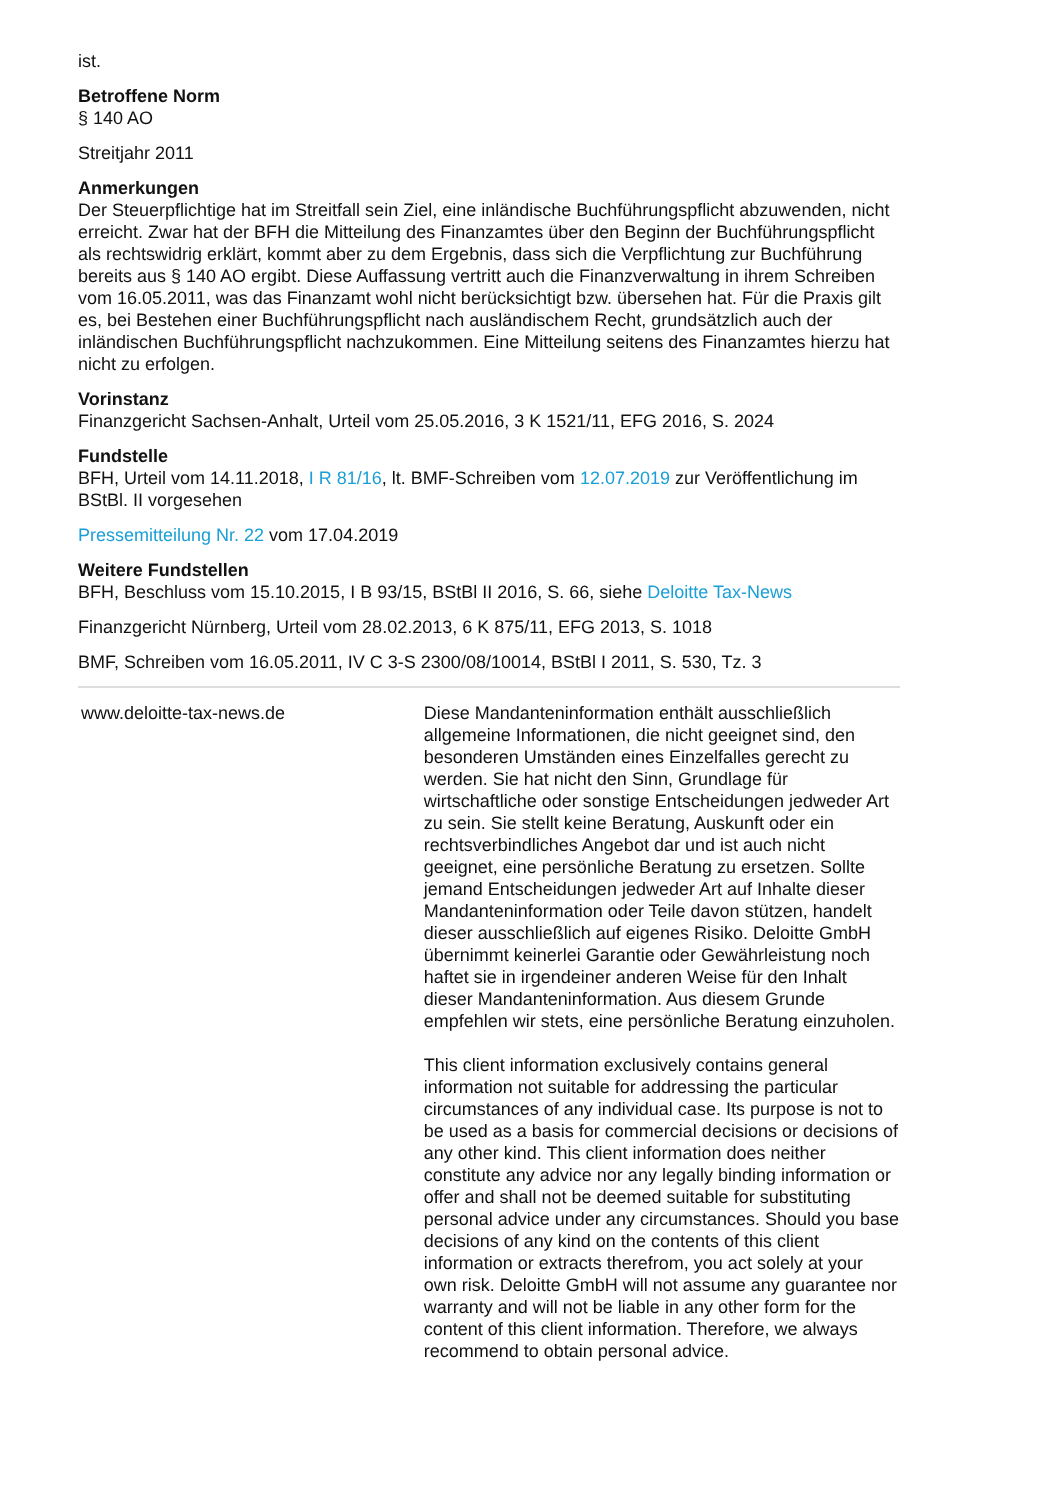ist.
Betroffene Norm
§ 140 AO
Streitjahr 2011
Anmerkungen
Der Steuerpflichtige hat im Streitfall sein Ziel, eine inländische Buchführungspflicht abzuwenden, nicht erreicht. Zwar hat der BFH die Mitteilung des Finanzamtes über den Beginn der Buchführungspflicht als rechtswidrig erklärt, kommt aber zu dem Ergebnis, dass sich die Verpflichtung zur Buchführung bereits aus § 140 AO ergibt. Diese Auffassung vertritt auch die Finanzverwaltung in ihrem Schreiben vom 16.05.2011, was das Finanzamt wohl nicht berücksichtigt bzw. übersehen hat. Für die Praxis gilt es, bei Bestehen einer Buchführungspflicht nach ausländischem Recht, grundsätzlich auch der inländischen Buchführungspflicht nachzukommen. Eine Mitteilung seitens des Finanzamtes hierzu hat nicht zu erfolgen.
Vorinstanz
Finanzgericht Sachsen-Anhalt, Urteil vom 25.05.2016, 3 K 1521/11, EFG 2016, S. 2024
Fundstelle
BFH, Urteil vom 14.11.2018, I R 81/16, lt. BMF-Schreiben vom 12.07.2019 zur Veröffentlichung im BStBl. II vorgesehen
Pressemitteilung Nr. 22 vom 17.04.2019
Weitere Fundstellen
BFH, Beschluss vom 15.10.2015, I B 93/15, BStBl II 2016, S. 66, siehe Deloitte Tax-News
Finanzgericht Nürnberg, Urteil vom 28.02.2013, 6 K 875/11, EFG 2013, S. 1018
BMF, Schreiben vom 16.05.2011, IV C 3-S 2300/08/10014, BStBl I 2011, S. 530, Tz. 3
www.deloitte-tax-news.de Diese Mandanteninformation enthält ausschließlich allgemeine Informationen, die nicht geeignet sind, den besonderen Umständen eines Einzelfalles gerecht zu werden. Sie hat nicht den Sinn, Grundlage für wirtschaftliche oder sonstige Entscheidungen jedweder Art zu sein. Sie stellt keine Beratung, Auskunft oder ein rechtsverbindliches Angebot dar und ist auch nicht geeignet, eine persönliche Beratung zu ersetzen. Sollte jemand Entscheidungen jedweder Art auf Inhalte dieser Mandanteninformation oder Teile davon stützen, handelt dieser ausschließlich auf eigenes Risiko. Deloitte GmbH übernimmt keinerlei Garantie oder Gewährleistung noch haftet sie in irgendeiner anderen Weise für den Inhalt dieser Mandanteninformation. Aus diesem Grunde empfehlen wir stets, eine persönliche Beratung einzuholen.
This client information exclusively contains general information not suitable for addressing the particular circumstances of any individual case. Its purpose is not to be used as a basis for commercial decisions or decisions of any other kind. This client information does neither constitute any advice nor any legally binding information or offer and shall not be deemed suitable for substituting personal advice under any circumstances. Should you base decisions of any kind on the contents of this client information or extracts therefrom, you act solely at your own risk. Deloitte GmbH will not assume any guarantee nor warranty and will not be liable in any other form for the content of this client information. Therefore, we always recommend to obtain personal advice.